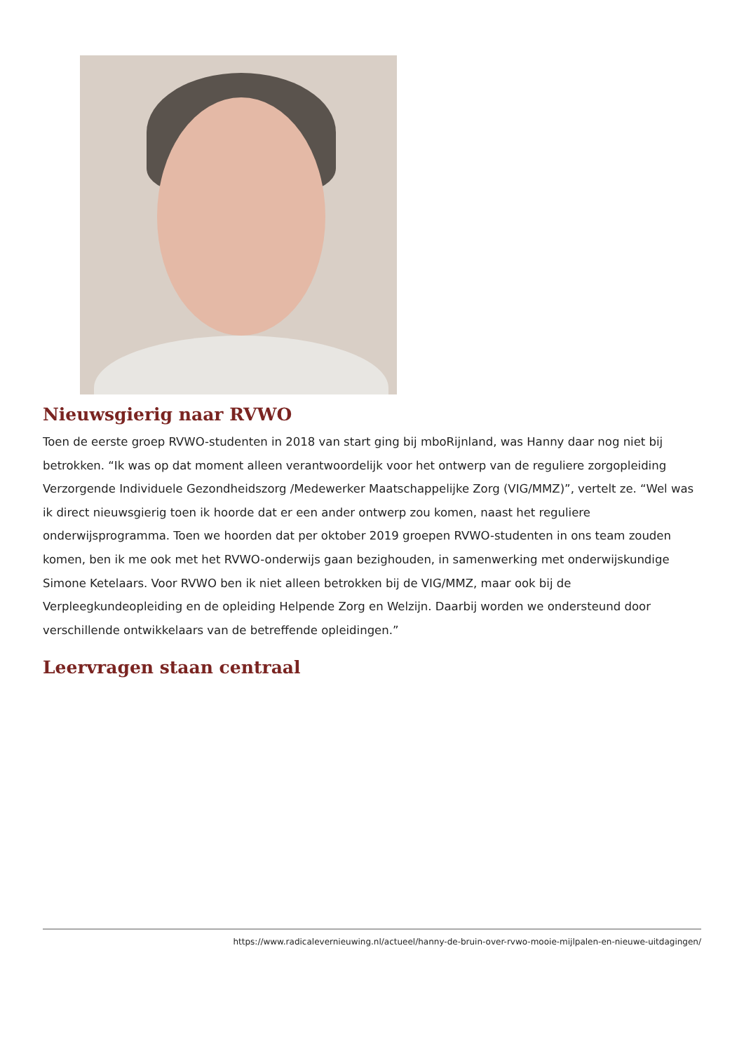Nieuwsgierig naar RVWO
Toen de eerste groep RVWO-studenten in 2018 van start ging bij mboRijnland, was Hanny daar nog niet bij betrokken. “Ik was op dat moment alleen verantwoordelijk voor het ontwerp van de reguliere zorgopleiding Verzorgende Individuele Gezondheidszorg /Medewerker Maatschappelijke Zorg (VIG/MMZ)”, vertelt ze. “Wel was ik direct nieuwsgierig toen ik hoorde dat er een ander ontwerp zou komen, naast het reguliere onderwijsprogramma. Toen we hoorden dat per oktober 2019 groepen RVWO-studenten in ons team zouden komen, ben ik me ook met het RVWO-onderwijs gaan bezighouden, in samenwerking met onderwijskundige Simone Ketelaars. Voor RVWO ben ik niet alleen betrokken bij de VIG/MMZ, maar ook bij de Verpleegkundeopleiding en de opleiding Helpende Zorg en Welzijn. Daarbij worden we ondersteund door verschillende ontwikkelaars van de betreffende opleidingen.”
Leervragen staan centraal
https://www.radicalevernieuwing.nl/actueel/hanny-de-bruin-over-rvwo-mooie-mijlpalen-en-nieuwe-uitdagingen/